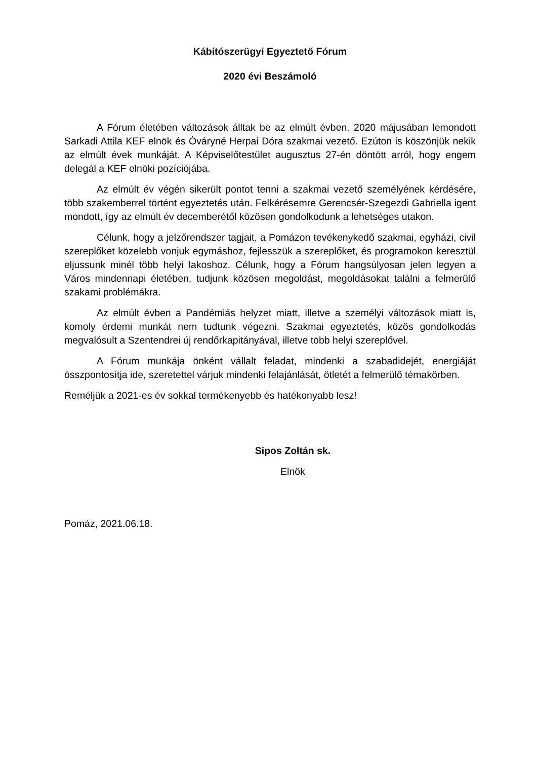Kábítószerügyi Egyeztető Fórum
2020 évi Beszámoló
A Fórum életében változások álltak be az elmúlt évben. 2020 májusában lemondott Sarkadi Attila KEF elnök és Óváryné Herpai Dóra szakmai vezető. Ezúton is köszönjük nekik az elmúlt évek munkáját. A Képviselőtestület augusztus 27-én döntött arról, hogy engem delegál a KEF elnöki pozíciójába.
Az elmúlt év végén sikerült pontot tenni a szakmai vezető személyének kérdésére, több szakemberrel történt egyeztetés után. Felkérésemre Gerencsér-Szegezdi Gabriella igent mondott, így az elmúlt év decemberétől közösen gondolkodunk a lehetséges utakon.
Célunk, hogy a jelzőrendszer tagjait, a Pomázon tevékenykedő szakmai, egyházi, civil szereplőket közelebb vonjuk egymáshoz, fejlesszük a szereplőket, és programokon keresztül eljussunk minél több helyi lakoshoz. Célunk, hogy a Fórum hangsúlyosan jelen legyen a Város mindennapi életében, tudjunk közösen megoldást, megoldásokat találni a felmerülő szakami problémákra.
Az elmúlt évben a Pandémiás helyzet miatt, illetve a személyi változások miatt is, komoly érdemi munkát nem tudtunk végezni. Szakmai egyeztetés, közös gondolkodás megvalósult a Szentendrei új rendőrkapitányával, illetve több helyi szereplővel.
A Fórum munkája önként vállalt feladat, mindenki a szabadidejét, energiáját összpontosítja ide, szeretettel várjuk mindenki felajánlását, ötletét a felmerülő témakörben.
Reméljük a 2021-es év sokkal termékenyebb és hatékonyabb lesz!
Sipos Zoltán sk.
Elnök
Pomáz, 2021.06.18.